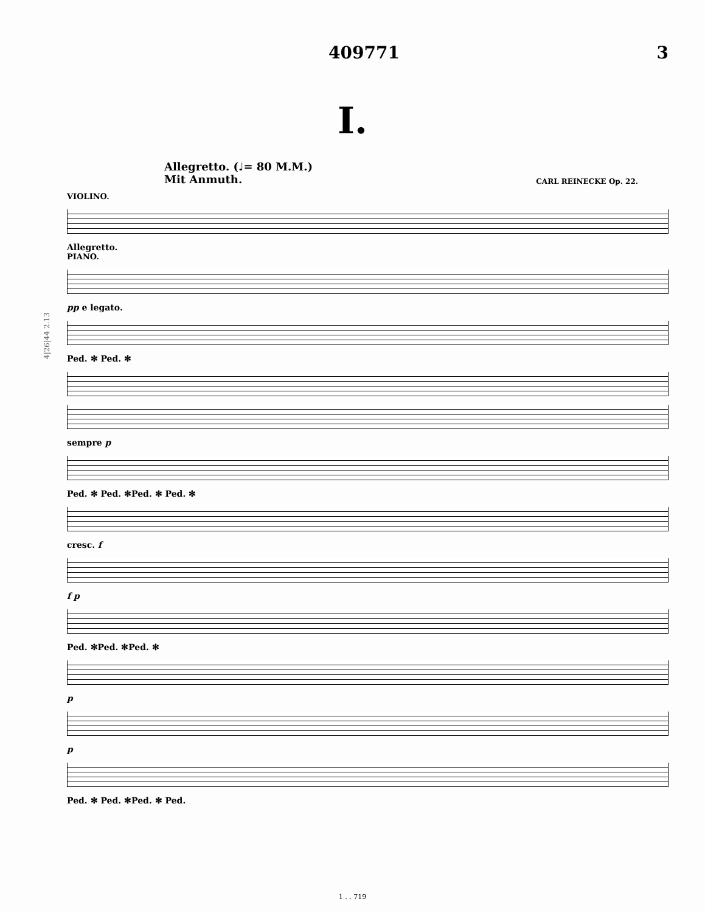409771 3
I.
Allegretto. (♩= 80 M.M.)
Mit Anmuth. CARL REINECKE Op. 22.
VIOLINO.
Allegretto.
PIANO.
pp e legato.
Ped. ✻ Ped. ✻
sempre p
Ped. ✻ Ped. ✻Ped. ✻ Ped. ✻
cresc. f
f p
Ped. ✻Ped. ✻Ped. ✻
p
p
Ped. ✻ Ped. ✻Ped. ✻ Ped.
4|26|44 2.13
1 . . 719